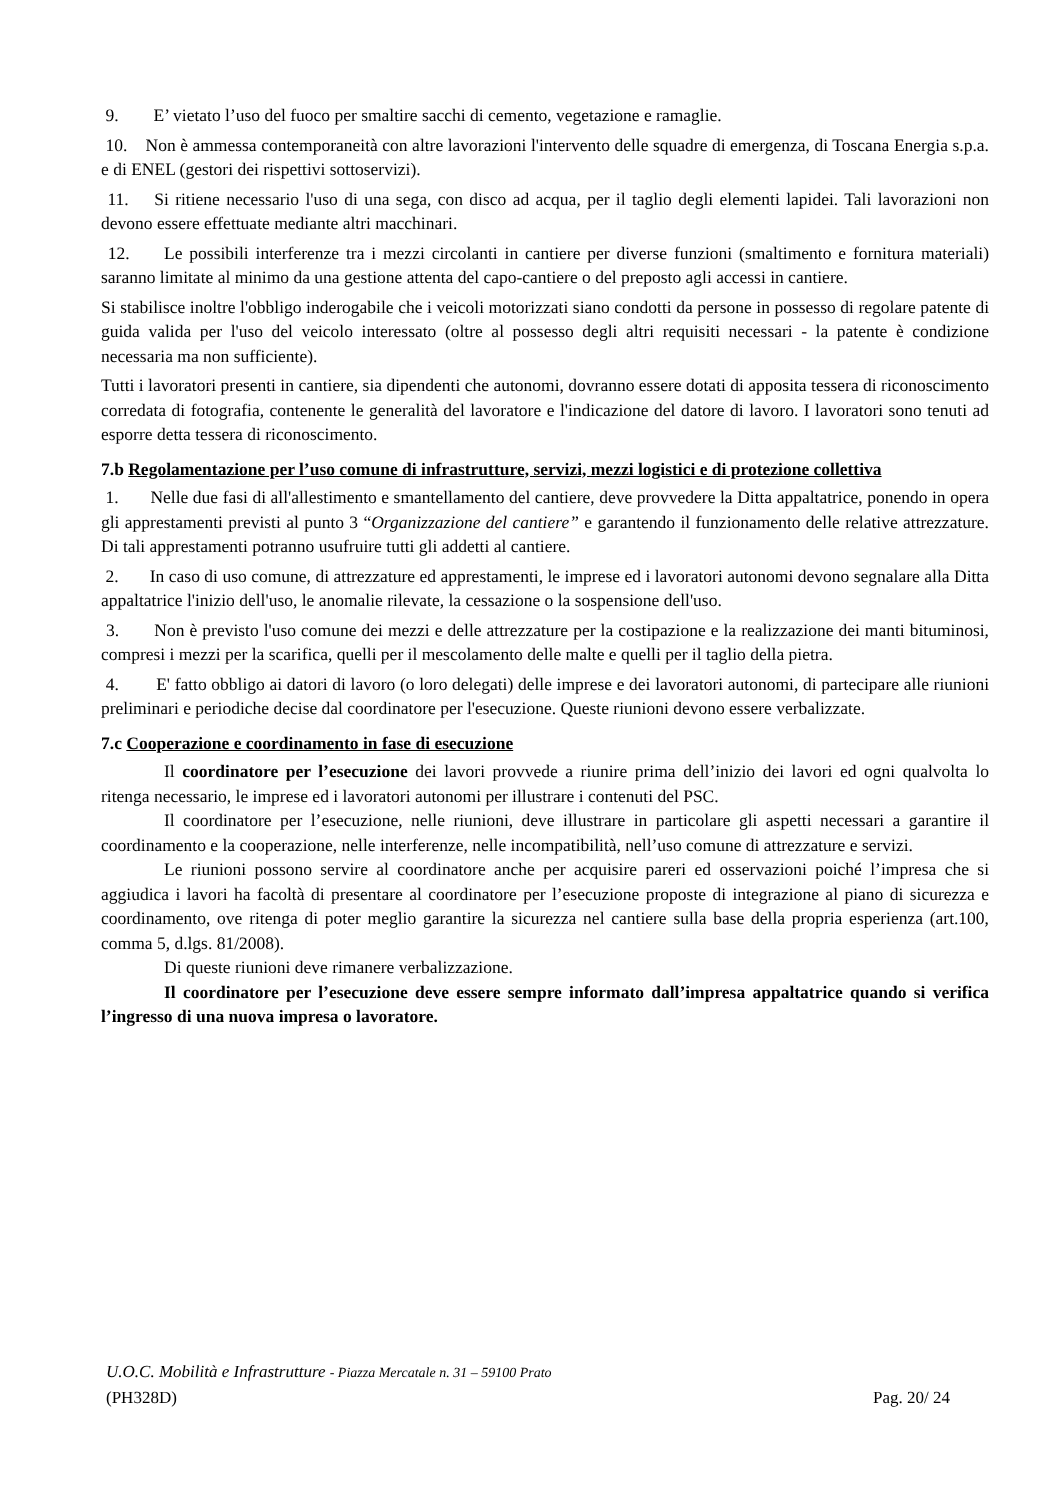9. E’ vietato l’uso del fuoco per smaltire sacchi di cemento, vegetazione e ramaglie.
10. Non è ammessa contemporaneità con altre lavorazioni l'intervento delle squadre di emergenza, di Toscana Energia s.p.a. e di ENEL (gestori dei rispettivi sottoservizi).
11. Si ritiene necessario l'uso di una sega, con disco ad acqua, per il taglio degli elementi lapidei. Tali lavorazioni non devono essere effettuate mediante altri macchinari.
12. Le possibili interferenze tra i mezzi circolanti in cantiere per diverse funzioni (smaltimento e fornitura materiali) saranno limitate al minimo da una gestione attenta del capo-cantiere o del preposto agli accessi in cantiere.
Si stabilisce inoltre l'obbligo inderogabile che i veicoli motorizzati siano condotti da persone in possesso di regolare patente di guida valida per l'uso del veicolo interessato (oltre al possesso degli altri requisiti necessari - la patente è condizione necessaria ma non sufficiente).
Tutti i lavoratori presenti in cantiere, sia dipendenti che autonomi, dovranno essere dotati di apposita tessera di riconoscimento corredata di fotografia, contenente le generalità del lavoratore e l'indicazione del datore di lavoro. I lavoratori sono tenuti ad esporre detta tessera di riconoscimento.
7.b Regolamentazione per l’uso comune di infrastrutture, servizi, mezzi logistici e di protezione collettiva
1. Nelle due fasi di all'allestimento e smantellamento del cantiere, deve provvedere la Ditta appaltatrice, ponendo in opera gli apprestamenti previsti al punto 3 “Organizzazione del cantiere” e garantendo il funzionamento delle relative attrezzature. Di tali apprestamenti potranno usufruire tutti gli addetti al cantiere.
2. In caso di uso comune, di attrezzature ed apprestamenti, le imprese ed i lavoratori autonomi devono segnalare alla Ditta appaltatrice l'inizio dell'uso, le anomalie rilevate, la cessazione o la sospensione dell'uso.
3. Non è previsto l'uso comune dei mezzi e delle attrezzature per la costipazione e la realizzazione dei manti bituminosi, compresi i mezzi per la scarifica, quelli per il mescolamento delle malte e quelli per il taglio della pietra.
4. E' fatto obbligo ai datori di lavoro (o loro delegati) delle imprese e dei lavoratori autonomi, di partecipare alle riunioni preliminari e periodiche decise dal coordinatore per l'esecuzione. Queste riunioni devono essere verbalizzate.
7.c Cooperazione e coordinamento in fase di esecuzione
Il coordinatore per l’esecuzione dei lavori provvede a riunire prima dell’inizio dei lavori ed ogni qualvolta lo ritenga necessario, le imprese ed i lavoratori autonomi per illustrare i contenuti del PSC.
Il coordinatore per l’esecuzione, nelle riunioni, deve illustrare in particolare gli aspetti necessari a garantire il coordinamento e la cooperazione, nelle interferenze, nelle incompatibilità, nell’uso comune di attrezzature e servizi.
Le riunioni possono servire al coordinatore anche per acquisire pareri ed osservazioni poiché l’impresa che si aggiudica i lavori ha facoltà di presentare al coordinatore per l’esecuzione proposte di integrazione al piano di sicurezza e coordinamento, ove ritenga di poter meglio garantire la sicurezza nel cantiere sulla base della propria esperienza (art.100, comma 5, d.lgs. 81/2008).
Di queste riunioni deve rimanere verbalizzazione.
Il coordinatore per l’esecuzione deve essere sempre informato dall’impresa appaltatrice quando si verifica l’ingresso di una nuova impresa o lavoratore.
U.O.C. Mobilità e Infrastrutture - Piazza Mercatale n. 31 – 59100 Prato
(PH328D) Pag. 20/ 24